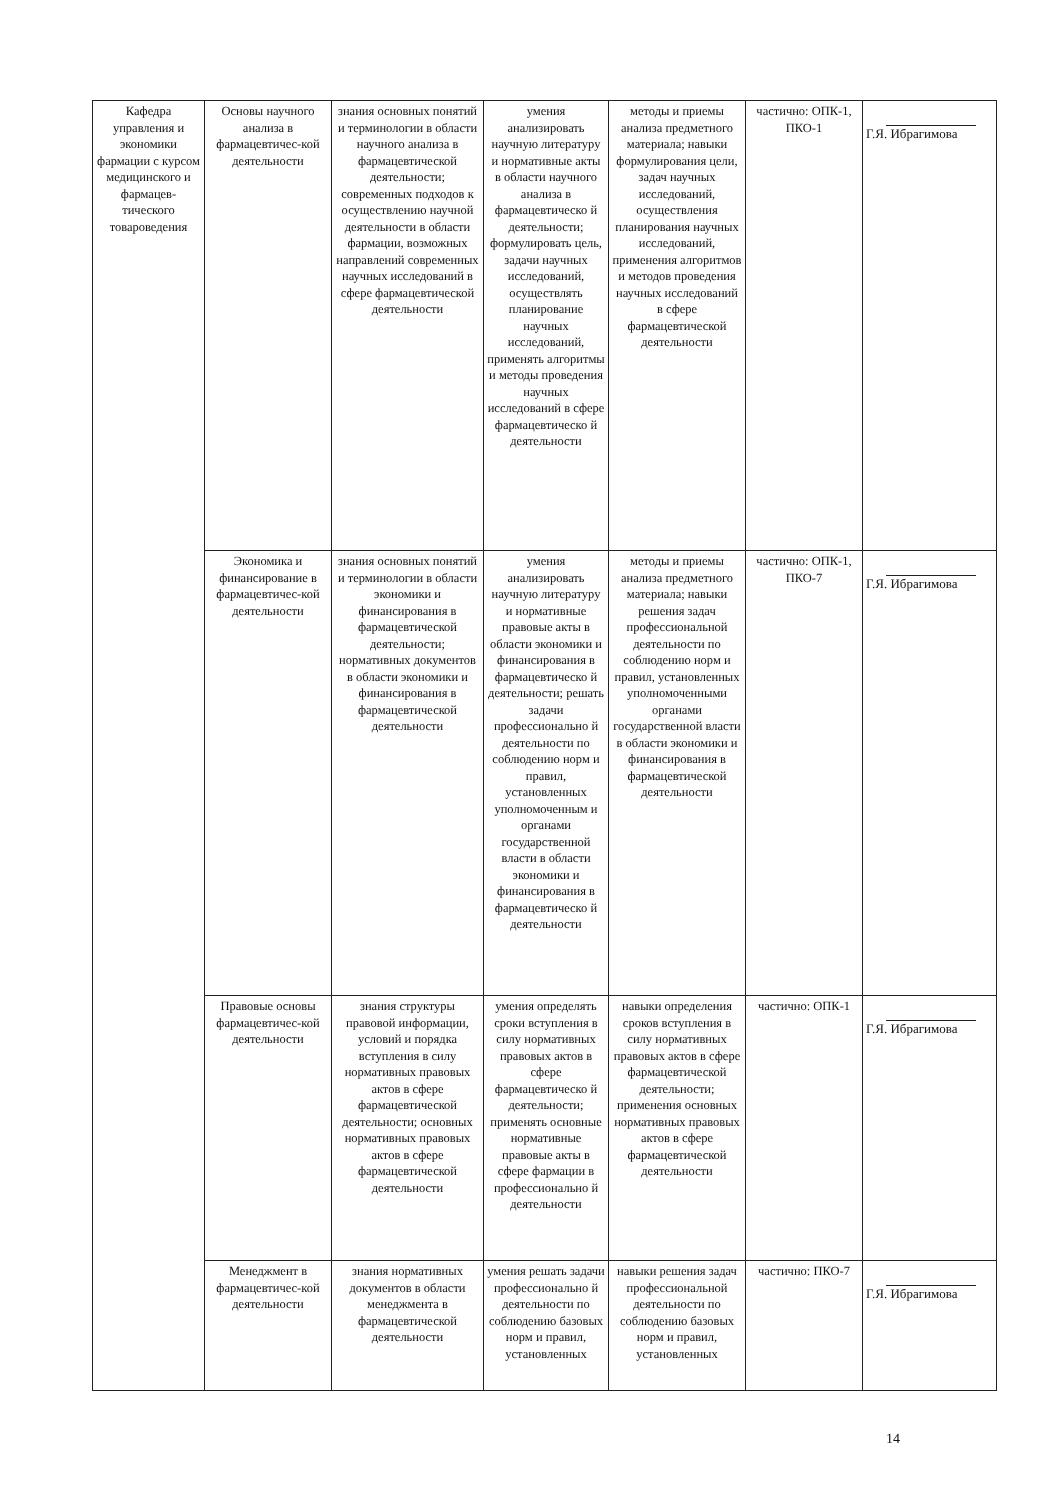| Кафедра управления и экономики фармации с курсом медицинского и фармацев-тического товароведения | Основы научного анализа в фармацевтичес-кой деятельности | знания основных понятий и терминологии в области научного анализа в фармацевтической деятельности; современных подходов к осуществлению научной деятельности в области фармации, возможных направлений современных научных исследований в сфере фармацевтической деятельности | умения анализировать научную литературу и нормативные акты в области научного анализа в фармацевтическо й деятельности; формулировать цель, задачи научных исследований, осуществлять планирование научных исследований, применять алгоритмы и методы проведения научных исследований в сфере фармацевтическо й деятельности | методы и приемы анализа предметного материала; навыки формулирования цели, задач научных исследований, осуществления планирования научных исследований, применения алгоритмов и методов проведения научных исследований в сфере фармацевтической деятельности | частично: ОПК-1, ПКО-1 | Г.Я. Ибрагимова |
| | Экономика и финансирование в фармацевтичес-кой деятельности | знания основных понятий и терминологии в области экономики и финансирования в фармацевтической деятельности; нормативных документов в области экономики и финансирования в фармацевтической деятельности | умения анализировать научную литературу и нормативные правовые акты в области экономики и финансирования в фармацевтическо й деятельности; решать задачи профессионально й деятельности по соблюдению норм и правил, установленных уполномоченным и органами государственной власти в области экономики и финансирования в фармацевтическо й деятельности | методы и приемы анализа предметного материала; навыки решения задач профессиональной деятельности по соблюдению норм и правил, установленных уполномоченными органами государственной власти в области экономики и финансирования в фармацевтической деятельности | частично: ОПК-1, ПКО-7 | Г.Я. Ибрагимова |
| | Правовые основы фармацевтичес-кой деятельности | знания структуры правовой информации, условий и порядка вступления в силу нормативных правовых актов в сфере фармацевтической деятельности; основных нормативных правовых актов в сфере фармацевтической деятельности | умения определять сроки вступления в силу нормативных правовых актов в сфере фармацевтическо й деятельности; применять основные нормативные правовые акты в сфере фармации в профессионально й деятельности | навыки определения сроков вступления в силу нормативных правовых актов в сфере фармацевтической деятельности; применения основных нормативных правовых актов в сфере фармацевтической деятельности | частично: ОПК-1 | Г.Я. Ибрагимова |
| | Менеджмент в фармацевтичес-кой деятельности | знания нормативных документов в области менеджмента в фармацевтической деятельности | умения решать задачи профессионально й деятельности по соблюдению базовых норм и правил, установленных | навыки решения задач профессиональной деятельности по соблюдению базовых норм и правил, установленных | частично: ПКО-7 | Г.Я. Ибрагимова |
14